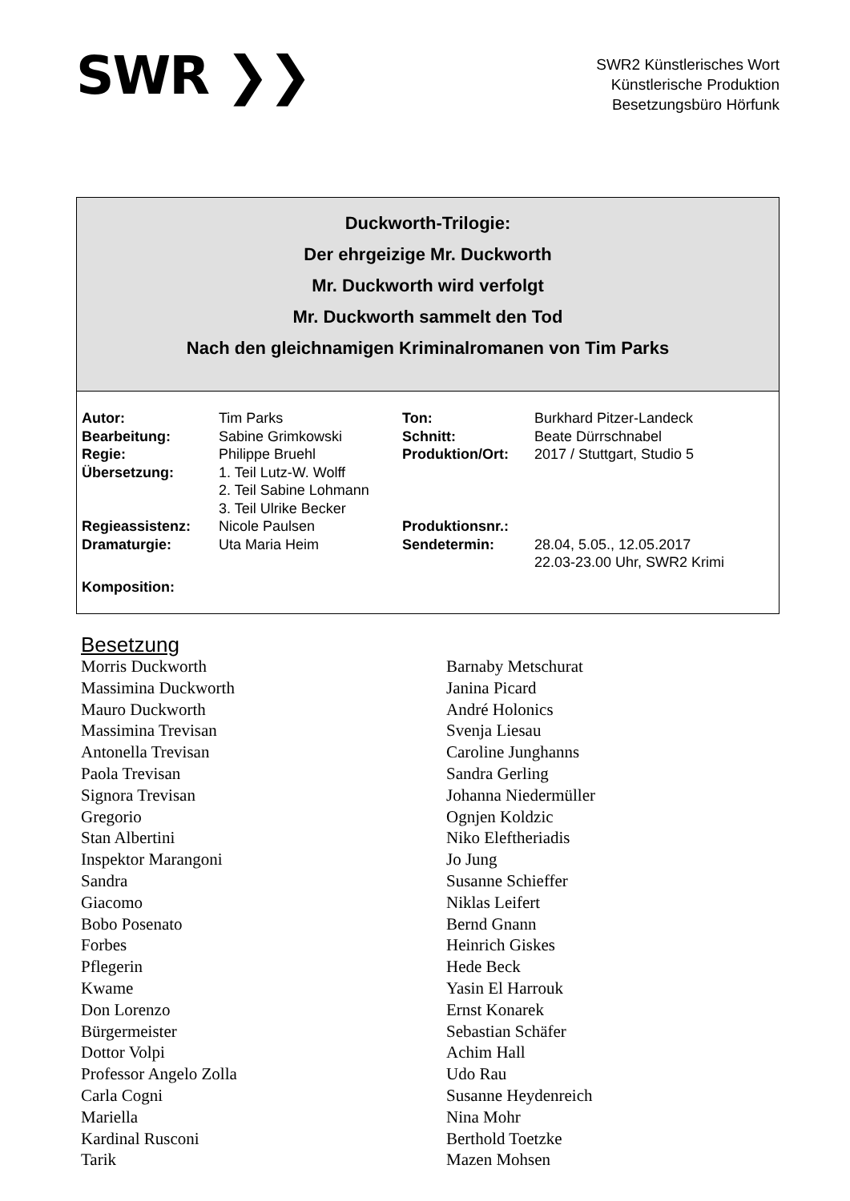SWR ❯❯
SWR2 Künstlerisches Wort
Künstlerische Produktion
Besetzungsbüro Hörfunk
Duckworth-Trilogie:
Der ehrgeizige Mr. Duckworth
Mr. Duckworth wird verfolgt
Mr. Duckworth sammelt den Tod
Nach den gleichnamigen Kriminalromanen von Tim Parks
| Autor: | Tim Parks | Ton: | Burkhard Pitzer-Landeck |
| Bearbeitung: | Sabine Grimkowski | Schnitt: | Beate Dürrschnabel |
| Regie: | Philippe Bruehl | Produktion/Ort: | 2017 / Stuttgart, Studio 5 |
| Übersetzung: | 1. Teil Lutz-W. Wolff 2. Teil Sabine Lohmann 3. Teil Ulrike Becker | | |
| Regieassistenz: | Nicole Paulsen | Produktionsnr.: | |
| Dramaturgie: | Uta Maria Heim | Sendetermin: | 28.04, 5.05., 12.05.2017 22.03-23.00 Uhr, SWR2 Krimi |
| Komposition: | | | |
Besetzung
| Morris Duckworth | Barnaby Metschurat |
| Massimina Duckworth | Janina Picard |
| Mauro Duckworth | André Holonics |
| Massimina Trevisan | Svenja Liesau |
| Antonella Trevisan | Caroline Junghanns |
| Paola Trevisan | Sandra Gerling |
| Signora Trevisan | Johanna Niedermüller |
| Gregorio | Ognjen Koldzic |
| Stan Albertini | Niko Eleftheriadis |
| Inspektor Marangoni | Jo Jung |
| Sandra | Susanne Schieffer |
| Giacomo | Niklas Leifert |
| Bobo Posenato | Bernd Gnann |
| Forbes | Heinrich Giskes |
| Pflegerin | Hede Beck |
| Kwame | Yasin El Harrouk |
| Don Lorenzo | Ernst Konarek |
| Bürgermeister | Sebastian Schäfer |
| Dottor Volpi | Achim Hall |
| Professor Angelo Zolla | Udo Rau |
| Carla Cogni | Susanne Heydenreich |
| Mariella | Nina Mohr |
| Kardinal Rusconi | Berthold Toetzke |
| Tarik | Mazen Mohsen |